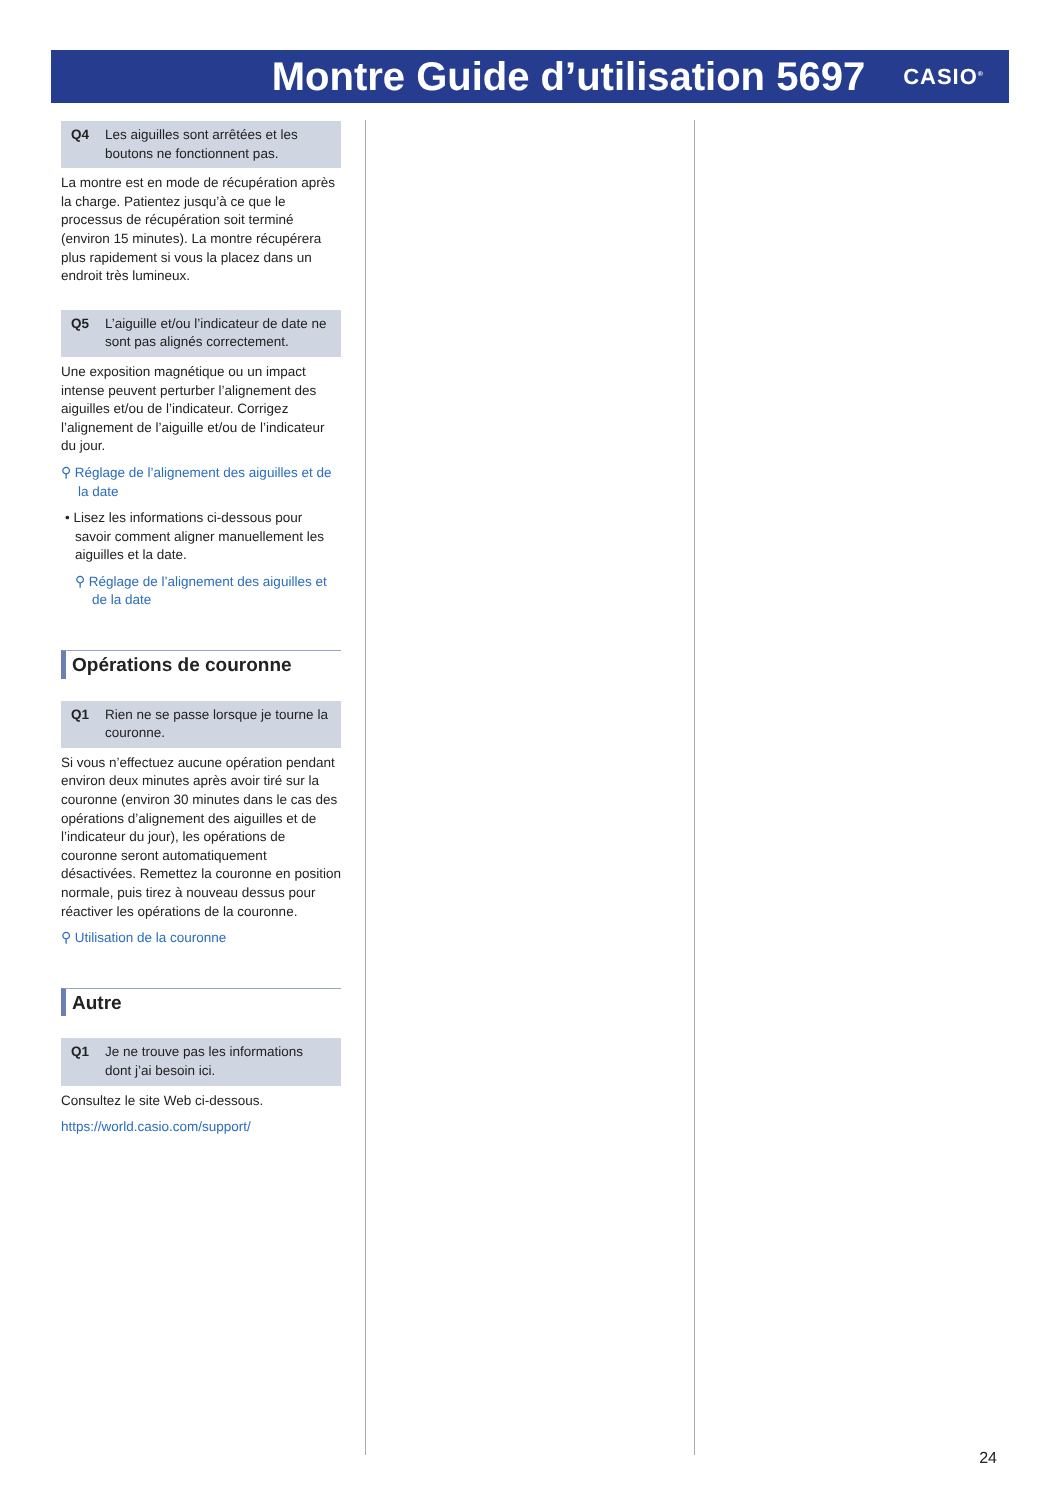Montre Guide d’utilisation 5697
CASIO<sup>®</sup>
Q4 Les aiguilles sont arrêtées et les boutons ne fonctionnent pas.
La montre est en mode de récupération après la charge. Patientez jusqu’à ce que le processus de récupération soit terminé (environ 15 minutes). La montre récupérera plus rapidement si vous la placez dans un endroit très lumineux.
Q5 L’aiguille et/ou l’indicateur de date ne sont pas alignés correctement.
Une exposition magnétique ou un impact intense peuvent perturber l’alignement des aiguilles et/ou de l’indicateur. Corrigez l’alignement de l’aiguille et/ou de l’indicateur du jour.
⚲ Réglage de l’alignement des aiguilles et de la date
• Lisez les informations ci-dessous pour savoir comment aligner manuellement les aiguilles et la date.
⚲ Réglage de l’alignement des aiguilles et de la date
Opérations de couronne
Q1 Rien ne se passe lorsque je tourne la couronne.
Si vous n’effectuez aucune opération pendant environ deux minutes après avoir tiré sur la couronne (environ 30 minutes dans le cas des opérations d’alignement des aiguilles et de l’indicateur du jour), les opérations de couronne seront automatiquement désactivées. Remettez la couronne en position normale, puis tirez à nouveau dessus pour réactiver les opérations de la couronne.
⚲ Utilisation de la couronne
Autre
Q1 Je ne trouve pas les informations dont j’ai besoin ici.
Consultez le site Web ci-dessous.
https://world.casio.com/support/
24